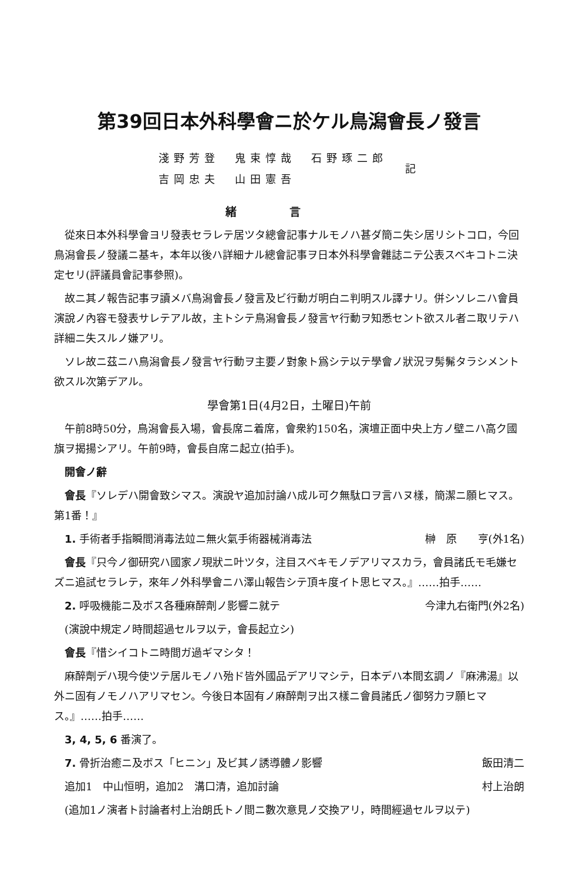第39回日本外科學會ニ於ケル鳥潟會長ノ發言
淺野芳登　鬼束惇哉　石野琢二郎
吉岡忠夫　山田憲吾
記
緒言
從來日本外科學會ヨリ發表セラレテ居ツタ總會記事ナルモノハ甚ダ簡ニ失シ居リシトコロ，今回鳥潟會長ノ發議ニ基キ，本年以後ハ詳細ナル總會記事ヲ日本外科學會雜誌ニテ公表スベキコトニ決定セリ(評議員會記事參照)。
故ニ其ノ報告記事ヲ讀メバ鳥潟會長ノ發言及ビ行動ガ明白ニ判明スル譯ナリ。併シソレニハ會員演說ノ內容モ發表サレテアル故，主トシテ鳥潟會長ノ發言ヤ行動ヲ知悉セント欲スル者ニ取リテハ詳細ニ失スルノ嫌アリ。
ソレ故ニ茲ニハ鳥潟會長ノ發言ヤ行動ヲ主要ノ對象ト爲シテ以テ學會ノ狀況ヲ髣髴タラシメント欲スル次第デアル。
學會第1日(4月2日，土曜日)午前
午前8時50分，鳥潟會長入場，會長席ニ着席，會衆約150名，演壇正面中央上方ノ壁ニハ高ク國旗ヲ揭揚シアリ。午前9時，會長自席ニ起立(拍手)。
開會ノ辭
會長『ソレデハ開會致シマス。演說ヤ追加討論ハ成ル可ク無駄ロヲ言ハヌ樣，簡潔ニ願ヒマス。第1番！』
　1. 手術者手指瞬間消毒法竝ニ無火氣手術器械消毒法 榊　原　　亨(外1名)
會長『只今ノ御研究ハ國家ノ現狀ニ叶ツタ，注目スベキモノデアリマスカラ，會員諸氏モ毛嫌セズニ追試セラレテ，來年ノ外科學會ニハ澤山報告シテ頂キ度イト思ヒマス。』……拍手……
　2. 呼吸機能ニ及ボス各種麻醉劑ノ影響ニ就テ 今津九右衛門(外2名)
(演說中規定ノ時間超過セルヲ以テ，會長起立シ)
會長『惜シイコトニ時間ガ過ギマシタ！
麻醉劑デハ現今使ツテ居ルモノハ殆ド皆外國品デアリマシテ，日本デハ本間玄調ノ『麻沸湯』以外ニ固有ノモノハアリマセン。今後日本固有ノ麻醉劑ヲ出ス樣ニ會員諸氏ノ御努力ヲ願ヒマス。』……拍手……
3, 4, 5, 6 番演了。
　7. 骨折治癒ニ及ボス「ヒニン」及ビ其ノ誘導體ノ影響 飯田清二
　追加1　中山恒明，追加2　溝口清，追加討論 村上治朗
(追加1ノ演者ト討論者村上治朗氏トノ間ニ數次意見ノ交換アリ，時間經過セルヲ以テ)